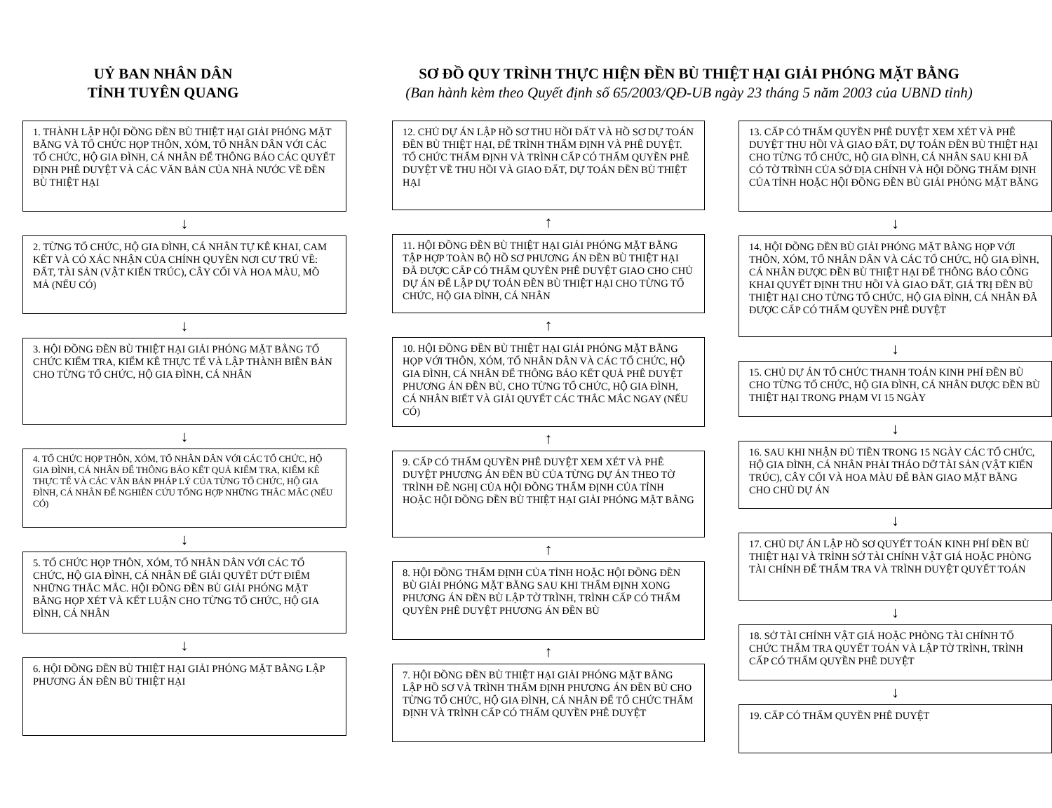UỶ BAN NHÂN DÂN
TỈNH TUYÊN QUANG
SƠ ĐỒ QUY TRÌNH THỰC HIỆN ĐỀN BÙ THIỆT HẠI GIẢI PHÓNG MẶT BẰNG
(Ban hành kèm theo Quyết định số 65/2003/QĐ-UB ngày 23 tháng 5 năm 2003 của UBND tỉnh)
1. THÀNH LẬP HỘI ĐỒNG ĐỀN BÙ THIỆT HẠI GIẢI PHÓNG MẶT BẰNG VÀ TỔ CHỨC HỌP THÔN, XÓM, TỔ NHÂN DÂN VỚI CÁC TỔ CHỨC, HỘ GIA ĐÌNH, CÁ NHÂN ĐỂ THÔNG BÁO CÁC QUYẾT ĐỊNH PHÊ DUYỆT VÀ CÁC VĂN BẢN CỦA NHÀ NƯỚC VỀ ĐỀN BÙ THIỆT HẠI
↓
2. TỪNG TỔ CHỨC, HỘ GIA ĐÌNH, CÁ NHÂN TỰ KÊ KHAI, CAM KẾT VÀ CÓ XÁC NHẬN CỦA CHÍNH QUYỀN NƠI CƯ TRÚ VỀ: ĐẤT, TÀI SẢN (VẬT KIẾN TRÚC), CÂY CỐI VÀ HOA MÀU, MỒ MẢ (NẾU CÓ)
↓
3. HỘI ĐỒNG ĐỀN BÙ THIỆT HẠI GIẢI PHÓNG MẶT BẰNG TỔ CHỨC KIỂM TRA, KIỂM KÊ THỰC TẾ VÀ LẬP THÀNH BIÊN BẢN CHO TỪNG TỔ CHỨC, HỘ GIA ĐÌNH, CÁ NHÂN
↓
4. TỔ CHỨC HỌP THÔN, XÓM, TỔ NHÂN DÂN VỚI CÁC TỔ CHỨC, HỘ GIA ĐÌNH, CÁ NHÂN ĐỂ THÔNG BÁO KẾT QUẢ KIỂM TRA, KIỂM KÊ THỰC TẾ VÀ CÁC VĂN BẢN PHÁP LÝ CỦA TỪNG TỔ CHỨC, HỘ GIA ĐÌNH, CÁ NHÂN ĐỂ NGHIÊN CỨU TỔNG HỢP NHỮNG THẮC MẮC (NẾU CÓ)
↓
5. TỔ CHỨC HỌP THÔN, XÓM, TỔ NHÂN DÂN VỚI CÁC TỔ CHỨC, HỘ GIA ĐÌNH, CÁ NHÂN ĐỂ GIẢI QUYẾT DỨT ĐIỂM NHỮNG THẮC MẮC. HỘI ĐỒNG ĐỀN BÙ GIẢI PHÓNG MẶT BẰNG HỌP XÉT VÀ KẾT LUẬN CHO TỪNG TỔ CHỨC, HỘ GIA ĐÌNH, CÁ NHÂN
↓
6. HỘI ĐỒNG ĐỀN BÙ THIỆT HẠI GIẢI PHÓNG MẶT BẰNG LẬP PHƯƠNG ÁN ĐỀN BÙ THIỆT HẠI
12. CHỦ DỰ ÁN LẬP HỒ SƠ THU HỒI ĐẤT VÀ HỒ SƠ DỰ TOÁN ĐỀN BÙ THIỆT HẠI, ĐỂ TRÌNH THẨM ĐỊNH VÀ PHÊ DUYỆT.
TỔ CHỨC THẨM ĐỊNH VÀ TRÌNH CẤP CÓ THẨM QUYỀN PHÊ DUYỆT VỀ THU HỒI VÀ GIAO ĐẤT, DỰ TOÁN ĐỀN BÙ THIỆT HẠI
↑
11. HỘI ĐỒNG ĐỀN BÙ THIỆT HẠI GIẢI PHÓNG MẶT BẰNG TẬP HỢP TOÀN BỘ HỒ SƠ PHƯƠNG ÁN ĐỀN BÙ THIỆT HẠI ĐÃ ĐƯỢC CẤP CÓ THẨM QUYỀN PHÊ DUYỆT GIAO CHO CHỦ DỰ ÁN ĐỂ LẬP DỰ TOÁN ĐỀN BÙ THIỆT HẠI CHO TỪNG TỔ CHỨC, HỘ GIA ĐÌNH, CÁ NHÂN
↑
10. HỘI ĐỒNG ĐỀN BÙ THIỆT HẠI GIẢI PHÓNG MẶT BẰNG HỌP VỚI THÔN, XÓM, TỔ NHÂN DÂN VÀ CÁC TỔ CHỨC, HỘ GIA ĐÌNH, CÁ NHÂN ĐỂ THÔNG BÁO KẾT QUẢ PHÊ DUYỆT PHƯƠNG ÁN ĐỀN BÙ, CHO TỪNG TỔ CHỨC, HỘ GIA ĐÌNH, CÁ NHÂN BIẾT VÀ GIẢI QUYẾT CÁC THẮC MẮC NGAY (NẾU CÓ)
↑
9. CẤP CÓ THẨM QUYỀN PHÊ DUYỆT XEM XÉT VÀ PHÊ DUYỆT PHƯƠNG ÁN ĐỀN BÙ CỦA TỪNG DỰ ÁN THEO TỜ TRÌNH ĐỀ NGHỊ CỦA HỘI ĐỒNG THẨM ĐỊNH CỦA TỈNH HOẶC HỘI ĐỒNG ĐỀN BÙ THIỆT HẠI GIẢI PHÓNG MẶT BẰNG
↑
8. HỘI ĐỒNG THẨM ĐỊNH CỦA TỈNH HOẶC HỘI ĐỒNG ĐỀN BÙ GIẢI PHÓNG MẶT BẰNG SAU KHI THẨM ĐỊNH XONG PHƯƠNG ÁN ĐỀN BÙ LẬP TỜ TRÌNH, TRÌNH CẤP CÓ THẨM QUYỀN PHÊ DUYỆT PHƯƠNG ÁN ĐỀN BÙ
↑
7. HỘI ĐỒNG ĐỀN BÙ THIỆT HẠI GIẢI PHÓNG MẶT BẰNG LẬP HỒ SƠ VÀ TRÌNH THẨM ĐỊNH PHƯƠNG ÁN ĐỀN BÙ CHO TỪNG TỔ CHỨC, HỘ GIA ĐÌNH, CÁ NHÂN ĐỂ TỔ CHỨC THẨM ĐỊNH VÀ TRÌNH CẤP CÓ THẨM QUYỀN PHÊ DUYỆT
13. CẤP CÓ THẨM QUYỀN PHÊ DUYỆT XEM XÉT VÀ PHÊ DUYỆT THU HỒI VÀ GIAO ĐẤT, DỰ TOÁN ĐỀN BÙ THIỆT HẠI CHO TỪNG TỔ CHỨC, HỘ GIA ĐÌNH, CÁ NHÂN SAU KHI ĐÃ CÓ TỜ TRÌNH CỦA SỞ ĐỊA CHÍNH VÀ HỘI ĐỒNG THẨM ĐỊNH CỦA TỈNH HOẶC HỘI ĐỒNG ĐỀN BÙ GIẢI PHÓNG MẶT BẰNG
↓
14. HỘI ĐỒNG ĐỀN BÙ GIẢI PHÓNG MẶT BẰNG HỌP VỚI THÔN, XÓM, TỔ NHÂN DÂN VÀ CÁC TỔ CHỨC, HỘ GIA ĐÌNH, CÁ NHÂN ĐƯỢC ĐỀN BÙ THIỆT HẠI ĐỂ THÔNG BÁO CÔNG KHAI QUYẾT ĐỊNH THU HỒI VÀ GIAO ĐẤT, GIÁ TRỊ ĐỀN BÙ THIỆT HẠI CHO TỪNG TỔ CHỨC, HỘ GIA ĐÌNH, CÁ NHÂN ĐÃ ĐƯỢC CẤP CÓ THẨM QUYỀN PHÊ DUYỆT
↓
15. CHỦ DỰ ÁN TỔ CHỨC THANH TOÁN KINH PHÍ ĐỀN BÙ CHO TỪNG TỔ CHỨC, HỘ GIA ĐÌNH, CÁ NHÂN ĐƯỢC ĐỀN BÙ THIỆT HẠI TRONG PHẠM VI 15 NGÀY
↓
16. SAU KHI NHẬN ĐỦ TIỀN TRONG 15 NGÀY CÁC TỔ CHỨC, HỘ GIA ĐÌNH, CÁ NHÂN PHẢI THÁO DỠ TÀI SẢN (VẬT KIẾN TRÚC), CÂY CỐI VÀ HOA MÀU ĐỂ BÀN GIAO MẶT BẰNG CHO CHỦ DỰ ÁN
↓
17. CHỦ DỰ ÁN LẬP HỒ SƠ QUYẾT TOÁN KINH PHÍ ĐỀN BÙ THIỆT HẠI VÀ TRÌNH SỞ TÀI CHÍNH VẬT GIÁ HOẶC PHÒNG TÀI CHÍNH ĐỂ THẨM TRA VÀ TRÌNH DUYỆT QUYẾT TOÁN
↓
18. SỞ TÀI CHÍNH VẬT GIÁ HOẶC PHÒNG TÀI CHÍNH TỔ CHỨC THẨM TRA QUYẾT TOÁN VÀ LẬP TỜ TRÌNH, TRÌNH CẤP CÓ THẨM QUYỀN PHÊ DUYỆT
↓
19. CẤP CÓ THẨM QUYỀN PHÊ DUYỆT